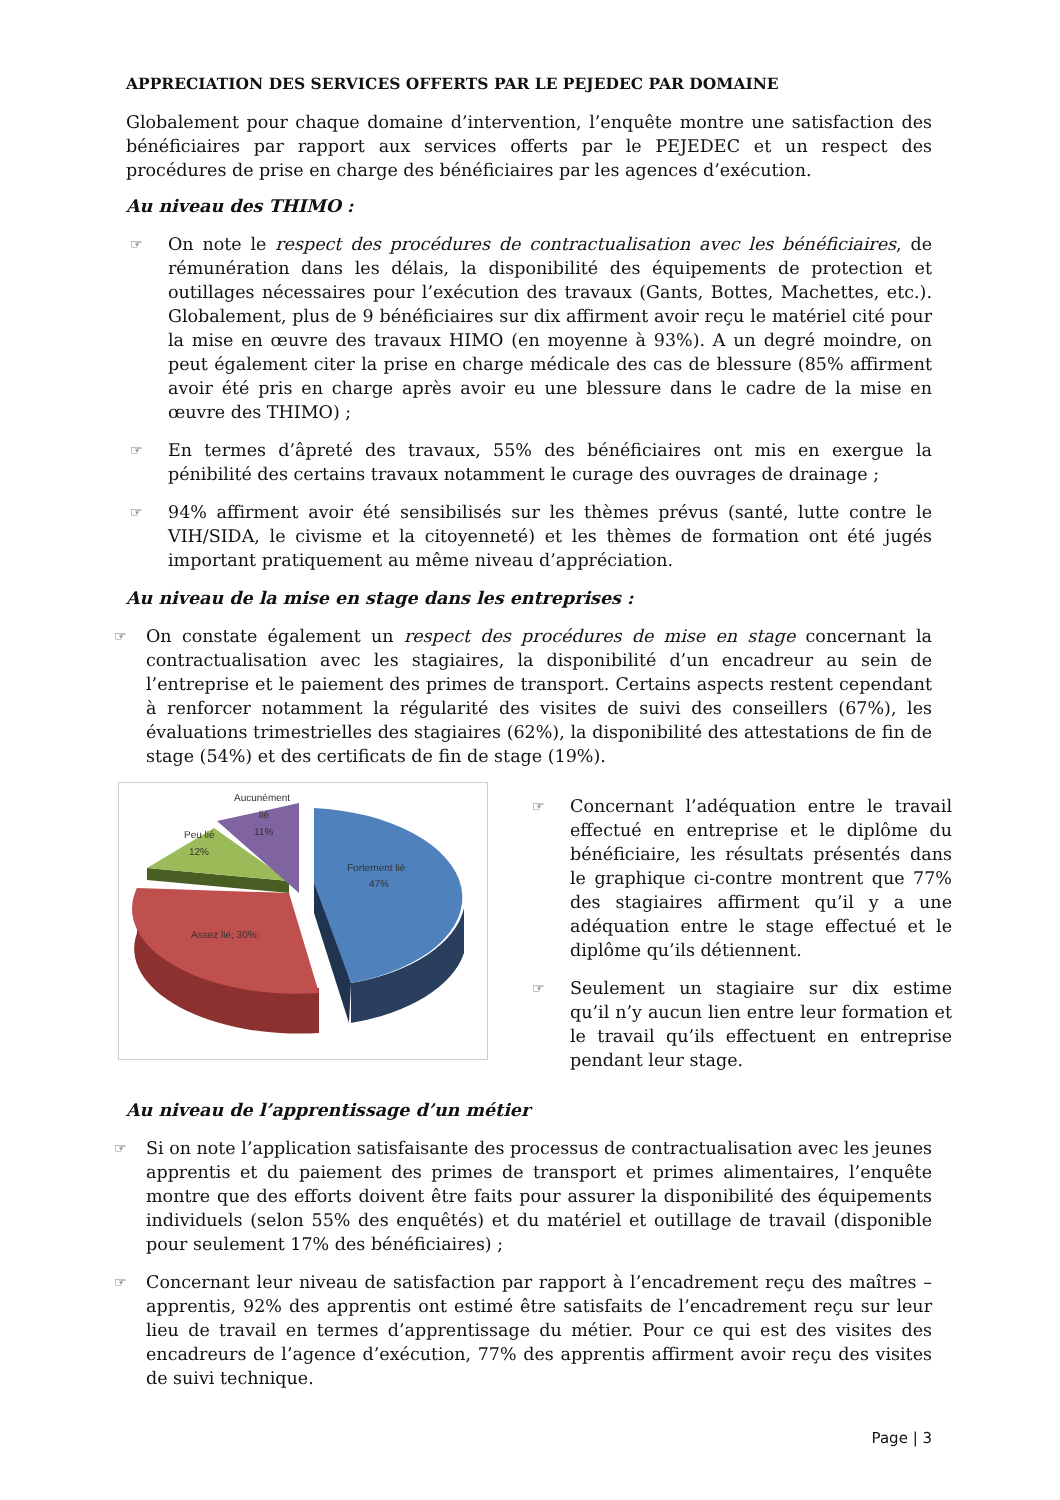APPRECIATION DES SERVICES OFFERTS PAR LE PEJEDEC PAR DOMAINE
Globalement pour chaque domaine d’intervention, l’enquête montre une satisfaction des bénéficiaires par rapport aux services offerts par le PEJEDEC et un respect des procédures de prise en charge des bénéficiaires par les agences d’exécution.
Au niveau des THIMO :
☞
On note le respect des procédures de contractualisation avec les bénéficiaires, de rémunération dans les délais, la disponibilité des équipements de protection et outillages nécessaires pour l’exécution des travaux (Gants, Bottes, Machettes, etc.). Globalement, plus de 9 bénéficiaires sur dix affirment avoir reçu le matériel cité pour la mise en œuvre des travaux HIMO (en moyenne à 93%). A un degré moindre, on peut également citer la prise en charge médicale des cas de blessure (85% affirment avoir été pris en charge après avoir eu une blessure dans le cadre de la mise en œuvre des THIMO) ;
☞
En termes d’âpreté des travaux, 55% des bénéficiaires ont mis en exergue la pénibilité des certains travaux notamment le curage des ouvrages de drainage ;
☞
94% affirment avoir été sensibilisés sur les thèmes prévus (santé, lutte contre le VIH/SIDA, le civisme et la citoyenneté) et les thèmes de formation ont été jugés important pratiquement au même niveau d’appréciation.
Au niveau de la mise en stage dans les entreprises :
☞
On constate également un respect des procédures de mise en stage concernant la contractualisation avec les stagiaires, la disponibilité d’un encadreur au sein de l’entreprise et le paiement des primes de transport. Certains aspects restent cependant à renforcer notamment la régularité des visites de suivi des conseillers (67%), les évaluations trimestrielles des stagiaires (62%), la disponibilité des attestations de fin de stage (54%) et des certificats de fin de stage (19%).
Fortement lié
47%
Assez lié; 30%;
Peu lié
12%
Aucunément
lié
11%
☞
Concernant l’adéquation entre le travail effectué en entreprise et le diplôme du bénéficiaire, les résultats présentés dans le graphique ci-contre montrent que 77% des stagiaires affirment qu’il y a une adéquation entre le stage effectué et le diplôme qu’ils détiennent.
☞
Seulement un stagiaire sur dix estime qu’il n’y aucun lien entre leur formation et le travail qu’ils effectuent en entreprise pendant leur stage.
Au niveau de l’apprentissage d’un métier
☞
Si on note l’application satisfaisante des processus de contractualisation avec les jeunes apprentis et du paiement des primes de transport et primes alimentaires, l’enquête montre que des efforts doivent être faits pour assurer la disponibilité des équipements individuels (selon 55% des enquêtés) et du matériel et outillage de travail (disponible pour seulement 17% des bénéficiaires) ;
☞
Concernant leur niveau de satisfaction par rapport à l’encadrement reçu des maîtres – apprentis, 92% des apprentis ont estimé être satisfaits de l’encadrement reçu sur leur lieu de travail en termes d’apprentissage du métier. Pour ce qui est des visites des encadreurs de l’agence d’exécution, 77% des apprentis affirment avoir reçu des visites de suivi technique.
Page | 3